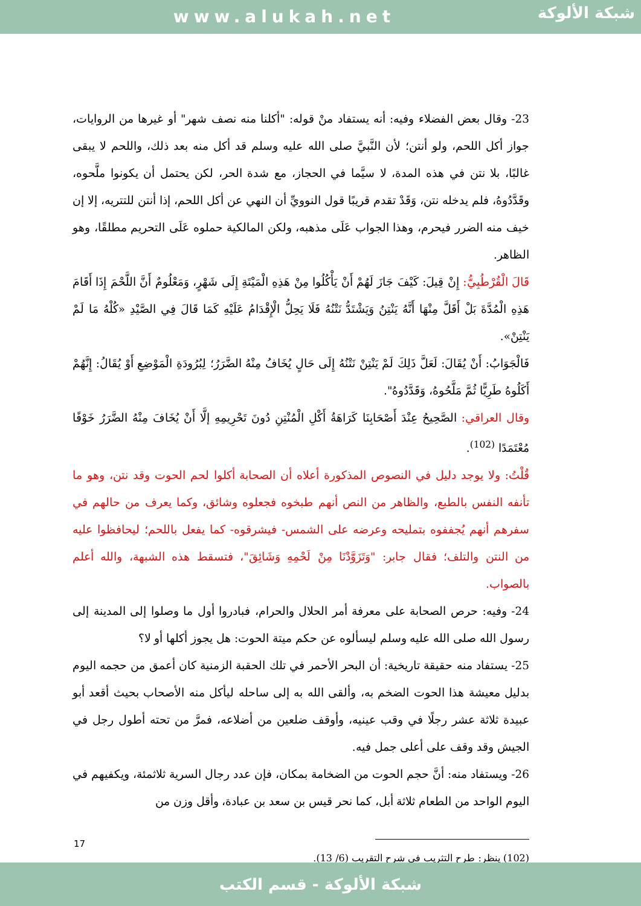www.alukah.net
شبكة الألوكة
23- وقال بعض الفضلاء وفيه: أنه يستفاد منْ قوله: "أكلنا منه نصف شهر" أو غيرها من الروايات، جواز أكل اللحم، ولو أنتن؛ لأن النَّبيَّ صلى الله عليه وسلم قد أكل منه بعد ذلك، واللحم لا يبقى غالبًا، بلا نتن في هذه المدة، لا سيَّما في الحجاز، مع شدة الحر، لكن يحتمل أن يكونوا ملَّحوه، وقَدَّدُوهُ، فلم يدخله نتن، وَقَدْ تقدم قريبًا قول النوويِّ أن النهي عن أكل اللحم، إذا أنتن للتتريه، إلا إن خيف منه الضرر فيحرم، وهذا الجواب عَلَى مذهبه، ولكن المالكية حملوه عَلَى التحريم مطلقًا، وهو الظاهر.
قَالَ الْقُرْطُبِيُّ: إِنْ قِيلَ: كَيْفَ جَازَ لَهُمْ أَنْ يَأْكُلُوا مِنْ هَذِهِ الْمَيْتَةِ إِلَى شَهْرٍ، وَمَعْلُومٌ أَنَّ اللَّحْمَ إِذَا أَقَامَ هَذِهِ الْمُدَّةَ بَلْ أَقَلَّ مِنْهَا أَنَّهُ يَنْتِنُ وَيَشْتَدُّ نَتْنُهُ فَلَا يَحِلُّ الْإِقْدَامُ عَلَيْهِ كَمَا قَالَ فِي الصَّيْدِ «كُلْهُ مَا لَمْ يَنْتِنْ».
فَالْجَوَابُ: أَنْ يُقَالَ: لَعَلَّ ذَلِكَ لَمْ يَنْتِنْ نَتْنُهُ إِلَى حَالٍ يُخَافُ مِنْهُ الضَّرَرُ؛ لِبُرُودَةِ الْمَوْضِعِ أَوْ يُقَالُ: إِنَّهُمْ أَكَلُوهُ طَرِيًّا ثُمَّ مَلَّحُوهُ، وَقَدَّدُوهُ".
وقال العراقي: الصَّحِيحُ عِنْدَ أَصْحَابِنَا كَرَاهَةُ أَكْلِ الْمُنْتِنِ دُونَ تَحْرِيمِهِ إلَّا أَنْ يُخَافَ مِنْهُ الضَّرَرُ خَوْفًا مُعْتَمَدًا <sup>(102)</sup>.
قُلْتُ: ولا يوجد دليل في النصوص المذكورة أعلاه أن الصحابة أكلوا لحم الحوت وقد نتن، وهو ما تأنفه النفس بالطبع، والظاهر من النص أنهم طبخوه فجعلوه وشائق، وكما يعرف من حالهم في سفرهم أنهم يُجففوه بتمليحه وعرضه على الشمس- فيشرقوه- كما يفعل باللحم؛ ليحافظوا عليه من النتن والتلف؛ فقال جابر: "وَتَزَوَّدْنَا مِنْ لَحْمِهِ وَشَائِقَ"، فتسقط هذه الشبهة، والله أعلم بالصواب.
24- وفيه: حرص الصحابة على معرفة أمر الحلال والحرام، فبادروا أول ما وصلوا إلى المدينة إلى رسول الله صلى الله عليه وسلم ليسألوه عن حكم ميتة الحوت: هل يجوز أكلها أو لا؟
25- يستفاد منه حقيقة تاريخية: أن البحر الأحمر في تلك الحقبة الزمنية كان أعمق من حجمه اليوم بدليل معيشة هذا الحوت الضخم به، وألقى الله به إلى ساحله ليأكل منه الأصحاب بحيث أقعد أبو عبيدة ثلاثة عشر رجلًا في وقب عينيه، وأوقف ضلعين من أضلاعه، فمرَّ من تحته أطول رجل في الجيش وقد وقف على أعلى جمل فيه.
26- ويستفاد منه: أنَّ حجم الحوت من الضخامة بمكان، فإن عدد رجال السرية ثلاثمئة، ويكفيهم في اليوم الواحد من الطعام ثلاثة أبل، كما نحر قيس بن سعد بن عبادة، وأقل وزن من
(102) ينظر: طرح التثريب في شرح التقريب (6/ 13).
17
شبكة الألوكة - قسم الكتب